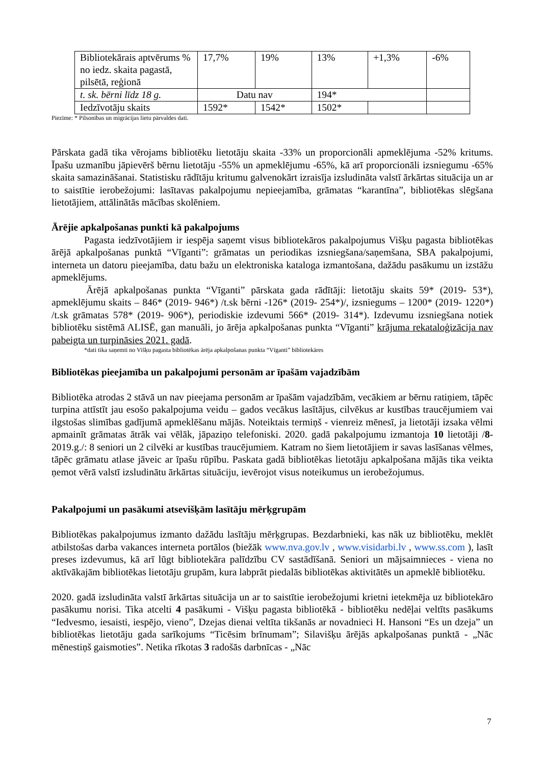| Bibliotekārais aptvērums % no iedz. skaita pagastā, pilsētā, reģionā | 17,7% | 19% | 13% | +1,3% | -6% |
| t. sk. bērni līdz 18 g. | Datu nav | | 194* | | |
| Iedzīvotāju skaits | 1592* | 1542* | 1502* | | |
Piezīme: * Pilsonības un migrācijas lietu pārvaldes dati.
Pārskata gadā tika vērojams bibliotēku lietotāju skaita -33% un proporcionāli apmeklējuma -52% kritums. Īpašu uzmanību jāpievērš bērnu lietotāju -55% un apmeklējumu -65%, kā arī proporcionāli izsniegumu -65% skaita samazināšanai. Statistisku rādītāju kritumu galvenokārt izraisīja izsludināta valstī ārkārtas situācija un ar to saistītie ierobežojumi: lasītavas pakalpojumu nepieejamība, grāmatas “karantīna”, bibliotēkas slēgšana lietotājiem, attālinātās mācības skolēniem.
Ārējie apkalpošanas punkti kā pakalpojums
Pagasta iedzīvotājiem ir iespēja saņemt visus bibliotekāros pakalpojumus Višķu pagasta bibliotēkas ārējā apkalpošanas punktā “Vīganti”: grāmatas un periodikas izsniegšana/saņemšana, SBA pakalpojumi, interneta un datoru pieejamība, datu bažu un elektroniska kataloga izmantošana, dažādu pasākumu un izstāžu apmeklējums.
Ārējā apkalpošanas punkta “Vīganti” pārskata gada rādītāji: lietotāju skaits 59* (2019- 53*), apmeklējumu skaits – 846* (2019- 946*) /t.sk bērni -126* (2019- 254*)/, izsniegums – 1200* (2019- 1220*) /t.sk grāmatas 578* (2019- 906*), periodiskie izdevumi 566* (2019- 314*). Izdevumu izsniegšana notiek bibliotēku sistēmā ALISĒ, gan manuāli, jo ārēja apkalpošanas punkta “Vīganti” krājuma rekataloģizācija nav pabeigta un turpināsies 2021. gadā.
*dati tika saņemti no Višķu pagasta bibliotēkas ārēja apkalpošanas punkta “Vīganti” bibliotekāres
Bibliotēkas pieejamība un pakalpojumi personām ar īpašām vajadzībām
Bibliotēka atrodas 2 stāvā un nav pieejama personām ar īpašām vajadzībām, vecākiem ar bērnu ratiņiem, tāpēc turpina attīstīt jau esošo pakalpojuma veidu – gados vecākus lasītājus, cilvēkus ar kustības traucējumiem vai ilgstošas slimības gadījumā apmeklēšanu mājās. Noteiktais termiņš - vienreiz mēnesī, ja lietotāji izsaka vēlmi apmainīt grāmatas ātrāk vai vēlāk, jāpaziņo telefoniski. 2020. gadā pakalpojumu izmantoja 10 lietotāji /8-2019.g./: 8 seniori un 2 cilvēki ar kustības traucējumiem. Katram no šiem lietotājiem ir savas lasīšanas vēlmes, tāpēc grāmatu atlase jāveic ar īpašu rūpību. Paskata gadā bibliotēkas lietotāju apkalpošana mājās tika veikta ņemot vērā valstī izsludinātu ārkārtas situāciju, ievērojot visus noteikumus un ierobežojumus.
Pakalpojumi un pasākumi atsevišķām lasītāju mērķgrupām
Bibliotēkas pakalpojumus izmanto dažādu lasītāju mērķgrupas. Bezdarbnieki, kas nāk uz bibliotēku, meklēt atbilstošas darba vakances interneta portālos (biežāk www.nva.gov.lv , www.visidarbi.lv , www.ss.com ), lasīt preses izdevumus, kā arī lūgt bibliotekāra palīdzību CV sastādīšanā. Seniori un mājsaimnieces - viena no aktīvākajām bibliotēkas lietotāju grupām, kura labprāt piedalās bibliotēkas aktivitātēs un apmeklē bibliotēku.
2020. gadā izsludināta valstī ārkārtas situācija un ar to saistītie ierobežojumi krietni ietekmēja uz bibliotekāro pasākumu norisi. Tika atcelti 4 pasākumi - Višķu pagasta bibliotēkā - bibliotēku nedēļai veltīts pasākums “Iedvesmo, iesaisti, iespējo, vieno”, Dzejas dienai veltīta tikšanās ar novadnieci H. Hansoni “Es un dzeja” un bibliotēkas lietotāju gada sarīkojums “Ticēsim brīnumam”; Silavišķu ārējās apkalpošanas punktā - „Nāc mēnestiņš gaismoties”. Netika rīkotas 3 radošās darbnīcas - „Nāc
7